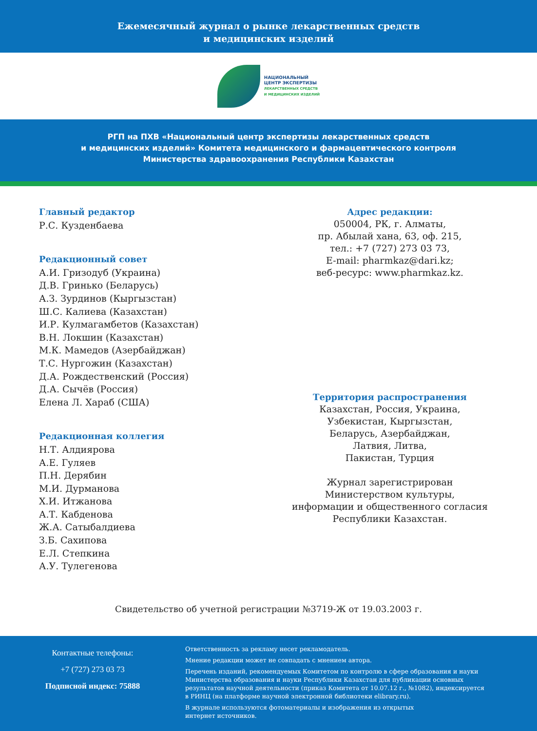Ежемесячный журнал о рынке лекарственных средств
и медицинских изделий
НАЦИОНАЛЬНЫЙ
ЦЕНТР ЭКСПЕРТИЗЫ
ЛЕКАРСТВЕННЫХ СРЕДСТВ
И МЕДИЦИНСКИХ ИЗДЕЛИЙ
РГП на ПХВ «Национальный центр экспертизы лекарственных средств
и медицинских изделий» Комитета медицинского и фармацевтического контроля
Министерства здравоохранения Республики Казахстан
Главный редактор
Р.С. Кузденбаева
Редакционный совет
А.И. Гризодуб (Украина)
Д.В. Гринько (Беларусь)
А.З. Зурдинов (Кыргызстан)
Ш.С. Калиева (Казахстан)
И.Р. Кулмагамбетов (Казахстан)
В.Н. Локшин (Казахстан)
М.К. Мамедов (Азербайджан)
Т.С. Нургожин (Казахстан)
Д.А. Рождественский (Россия)
Д.А. Сычёв (Россия)
Елена Л. Хараб (США)
Редакционная коллегия
Н.Т. Алдиярова
А.Е. Гуляев
П.Н. Дерябин
М.И. Дурманова
Х.И. Итжанова
А.Т. Кабденова
Ж.А. Сатыбалдиева
З.Б. Сахипова
Е.Л. Степкина
А.У. Тулегенова
Адрес редакции:
050004, РК, г. Алматы,
пр. Абылай хана, 63, оф. 215,
тел.: +7 (727) 273 03 73,
E-mail: pharmkaz@dari.kz;
веб-ресурс: www.pharmkaz.kz.
Территория распространения
Казахстан, Россия, Украина,
Узбекистан, Кыргызстан,
Беларусь, Азербайджан,
Латвия, Литва,
Пакистан, Турция
Журнал зарегистрирован
Министерством культуры,
информации и общественного согласия
Республики Казахстан.
Свидетельство об учетной регистрации №3719-Ж от 19.03.2003 г.
Контактные телефоны:
+7 (727) 273 03 73
Подписной индекс: 75888
Ответственность за рекламу несет рекламодатель.
Мнение редакции может не совпадать с мнением автора.
Перечень изданий, рекомендуемых Комитетом по контролю в сфере образования и науки Министерства образования и науки Республики Казахстан для публикации основных результатов научной деятельности (приказ Комитета от 10.07.12 г., №1082), индексируется в РИНЦ (на платформе научной электронной библиотеки elibrary.ru).
В журнале используются фотоматериалы и изображения из открытых
интернет источников.